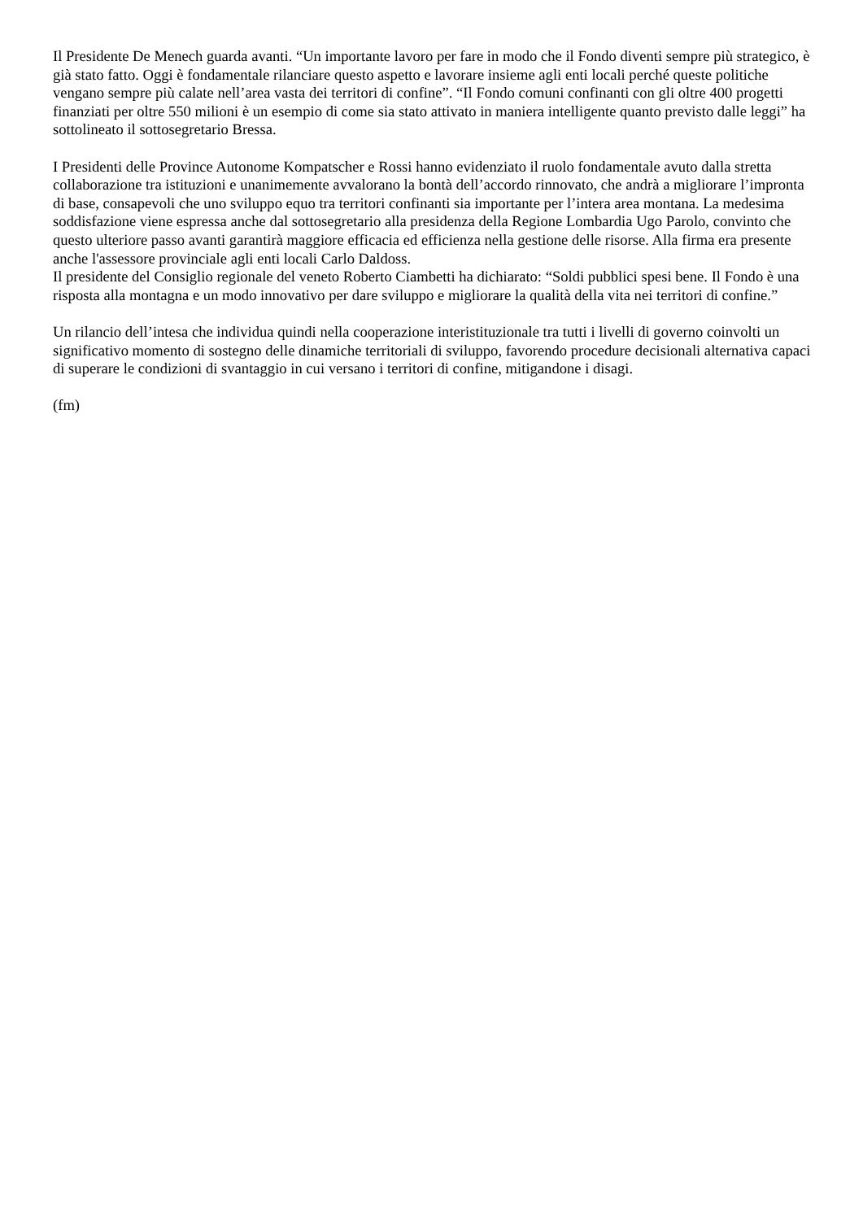Il Presidente De Menech guarda avanti. “Un importante lavoro per fare in modo che il Fondo diventi sempre più strategico, è già stato fatto. Oggi è fondamentale rilanciare questo aspetto e lavorare insieme agli enti locali perché queste politiche vengano sempre più calate nell’area vasta dei territori di confine”. “Il Fondo comuni confinanti con gli oltre 400 progetti finanziati per oltre 550 milioni è un esempio di come sia stato attivato in maniera intelligente quanto previsto dalle leggi” ha sottolineato il sottosegretario Bressa.
I Presidenti delle Province Autonome Kompatscher e Rossi hanno evidenziato il ruolo fondamentale avuto dalla stretta collaborazione tra istituzioni e unanimemente avvalorano la bontà dell’accordo rinnovato, che andrà a migliorare l’impronta di base, consapevoli che uno sviluppo equo tra territori confinanti sia importante per l’intera area montana. La medesima soddisfazione viene espressa anche dal sottosegretario alla presidenza della Regione Lombardia Ugo Parolo, convinto che questo ulteriore passo avanti garantirà maggiore efficacia ed efficienza nella gestione delle risorse. Alla firma era presente anche l'assessore provinciale agli enti locali Carlo Daldoss.
Il presidente del Consiglio regionale del veneto Roberto Ciambetti ha dichiarato: “Soldi pubblici spesi bene. Il Fondo è una risposta alla montagna e un modo innovativo per dare sviluppo e migliorare la qualità della vita nei territori di confine.”
Un rilancio dell’intesa che individua quindi nella cooperazione interistituzionale tra tutti i livelli di governo coinvolti un significativo momento di sostegno delle dinamiche territoriali di sviluppo, favorendo procedure decisionali alternativa capaci di superare le condizioni di svantaggio in cui versano i territori di confine, mitigandone i disagi.
(fm)